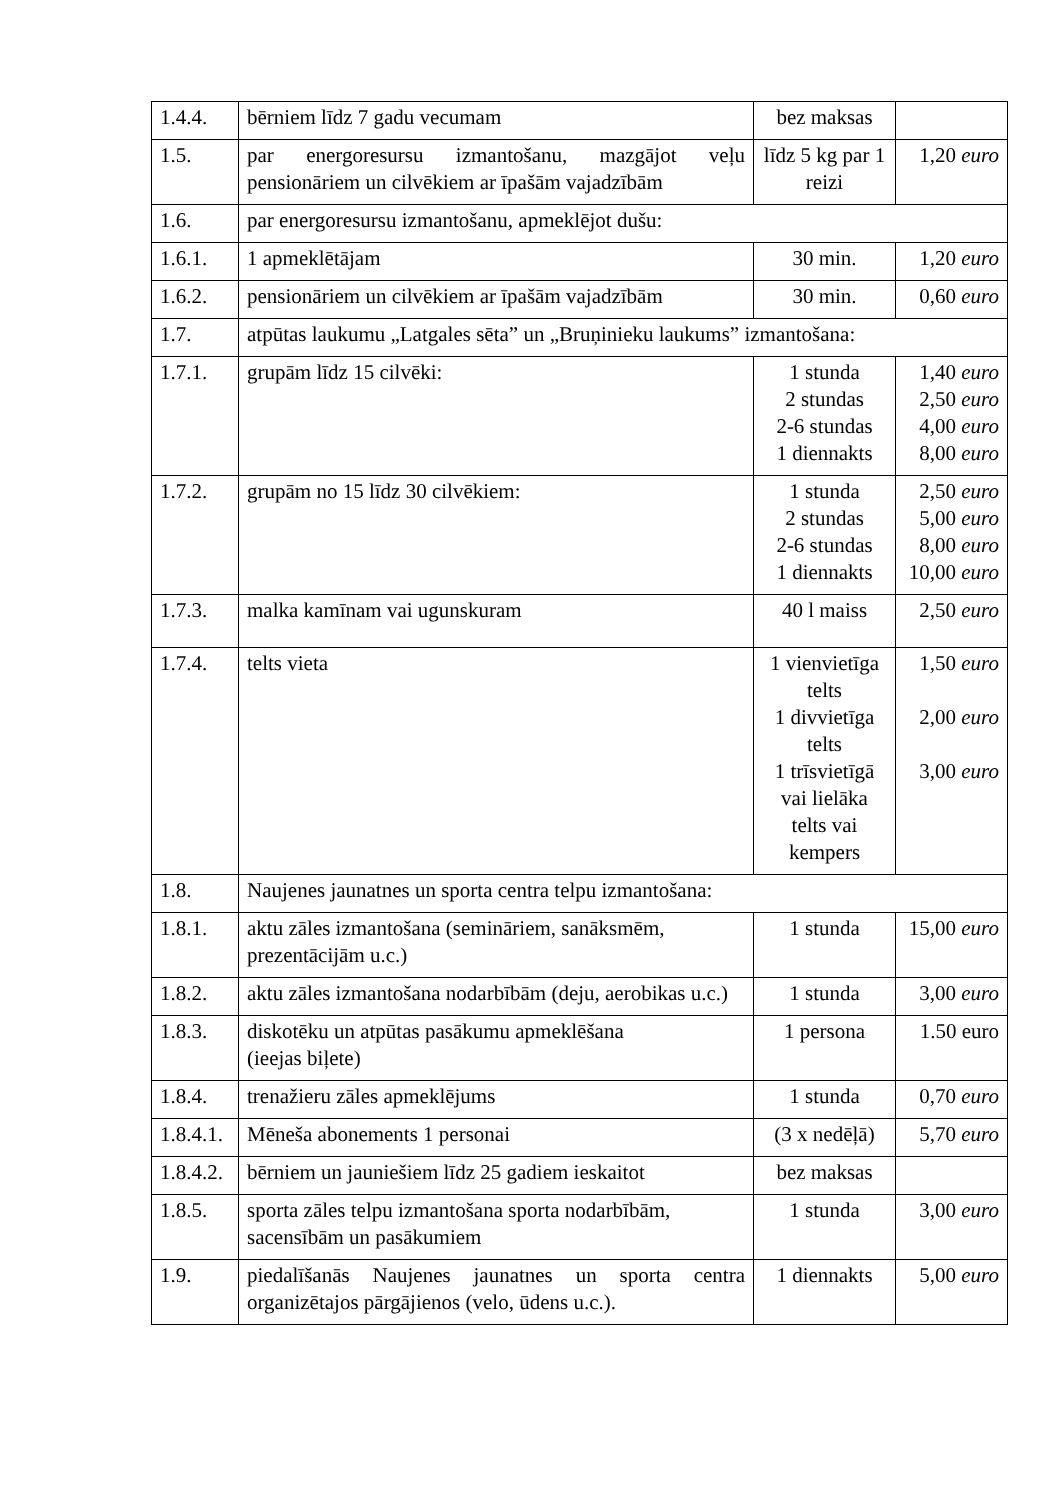| 1.4.4. | bērniem līdz 7 gadu vecumam | bez maksas | |
| 1.5. | par energoresursu izmantošanu, mazgājot veļu pensionāriem un cilvēkiem ar īpašām vajadzībām | līdz 5 kg par 1 reizi | 1,20 euro |
| 1.6. | par energoresursu izmantošanu, apmeklējot dušu: | | |
| 1.6.1. | 1 apmeklētājam | 30 min. | 1,20 euro |
| 1.6.2. | pensionāriem un cilvēkiem ar īpašām vajadzībām | 30 min. | 0,60 euro |
| 1.7. | atpūtas laukumu „Latgales sēta” un „Bruņinieku laukums” izmantošana: | | |
| 1.7.1. | grupām līdz 15 cilvēki: | 1 stunda 2 stundas 2-6 stundas 1 diennakts | 1,40 euro 2,50 euro 4,00 euro 8,00 euro |
| 1.7.2. | grupām no 15 līdz 30 cilvēkiem: | 1 stunda 2 stundas 2-6 stundas 1 diennakts | 2,50 euro 5,00 euro 8,00 euro 10,00 euro |
| 1.7.3. | malka kamīnam vai ugunskuram | 40 l maiss | 2,50 euro |
| 1.7.4. | telts vieta | 1 vienvietīga telts 1 divvietīga telts 1 trīsvietīgā vai lielāka telts vai kempers | 1,50 euro 2,00 euro 3,00 euro |
| 1.8. | Naujenes jaunatnes un sporta centra telpu izmantošana: | | |
| 1.8.1. | aktu zāles izmantošana (semināriem, sanāksmēm, prezentācijām u.c.) | 1 stunda | 15,00 euro |
| 1.8.2. | aktu zāles izmantošana nodarbībām (deju, aerobikas u.c.) | 1 stunda | 3,00 euro |
| 1.8.3. | diskotēku un atpūtas pasākumu apmeklēšana (ieejas biļete) | 1 persona | 1.50 euro |
| 1.8.4. | trenažieru zāles apmeklējums | 1 stunda | 0,70 euro |
| 1.8.4.1. | Mēneša abonements 1 personai | (3 x nedēļā) | 5,70 euro |
| 1.8.4.2. | bērniem un jauniešiem līdz 25 gadiem ieskaitot | bez maksas | |
| 1.8.5. | sporta zāles telpu izmantošana sporta nodarbībām, sacensībām un pasākumiem | 1 stunda | 3,00 euro |
| 1.9. | piedalīšanās Naujenes jaunatnes un sporta centra organizētajos pārgājienos (velo, ūdens u.c.). | 1 diennakts | 5,00 euro |